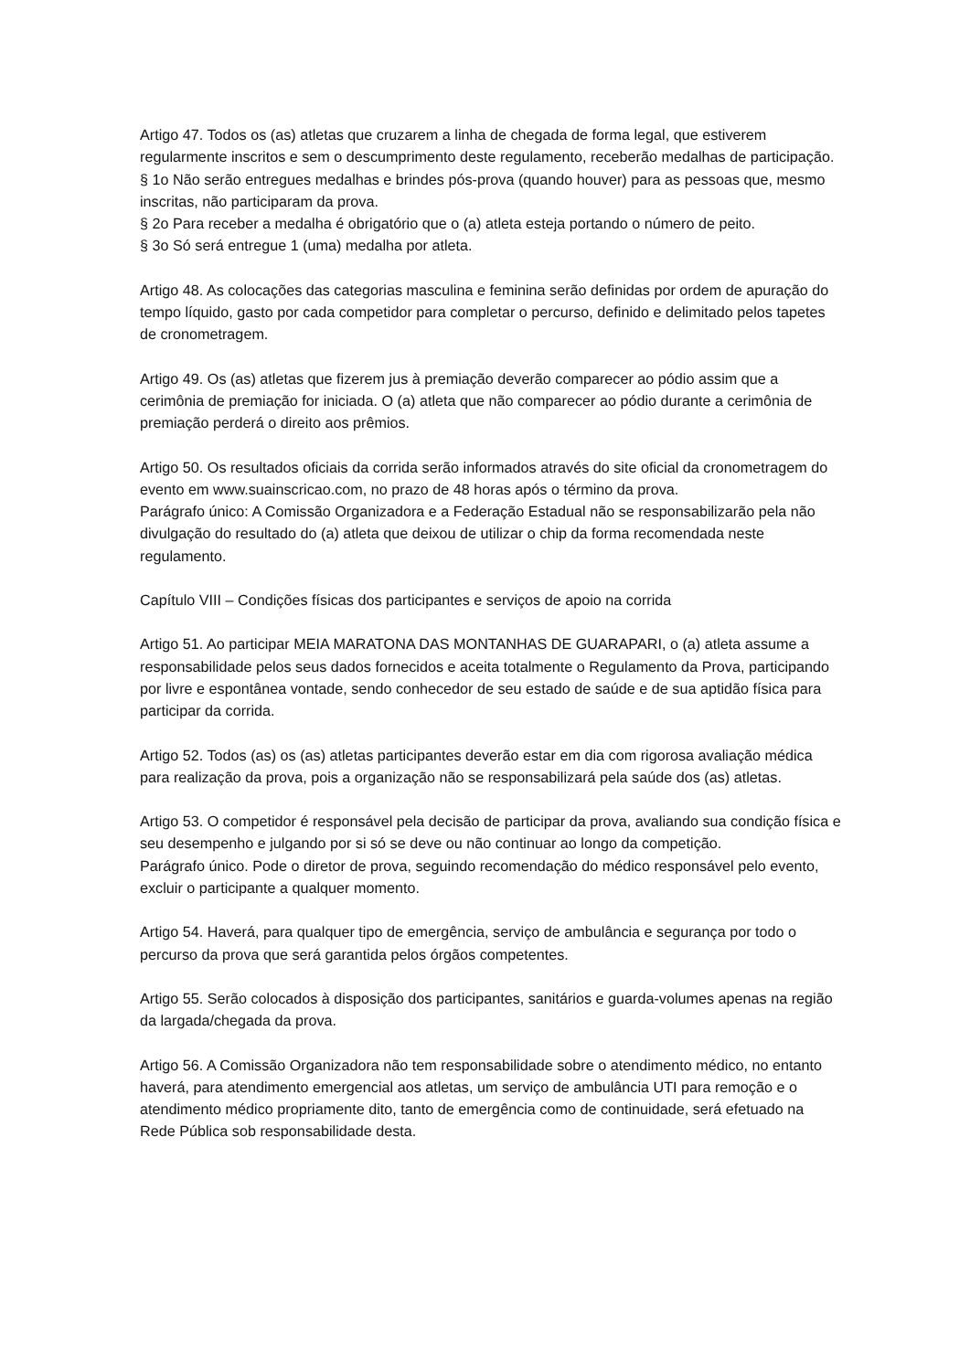Artigo 47. Todos os (as) atletas que cruzarem a linha de chegada de forma legal, que estiverem regularmente inscritos e sem o descumprimento deste regulamento, receberão medalhas de participação.
§ 1o Não serão entregues medalhas e brindes pós-prova (quando houver) para as pessoas que, mesmo inscritas, não participaram da prova.
§ 2o Para receber a medalha é obrigatório que o (a) atleta esteja portando o número de peito.
§ 3o Só será entregue 1 (uma) medalha por atleta.
Artigo 48. As colocações das categorias masculina e feminina serão definidas por ordem de apuração do tempo líquido, gasto por cada competidor para completar o percurso, definido e delimitado pelos tapetes de cronometragem.
Artigo 49. Os (as) atletas que fizerem jus à premiação deverão comparecer ao pódio assim que a cerimônia de premiação for iniciada. O (a) atleta que não comparecer ao pódio durante a cerimônia de premiação perderá o direito aos prêmios.
Artigo 50. Os resultados oficiais da corrida serão informados através do site oficial da cronometragem do evento em www.suainscricao.com, no prazo de 48 horas após o término da prova.
Parágrafo único: A Comissão Organizadora e a Federação Estadual não se responsabilizarão pela não divulgação do resultado do (a) atleta que deixou de utilizar o chip da forma recomendada neste regulamento.
Capítulo VIII – Condições físicas dos participantes e serviços de apoio na corrida
Artigo 51. Ao participar MEIA MARATONA DAS MONTANHAS DE GUARAPARI, o (a) atleta assume a responsabilidade pelos seus dados fornecidos e aceita totalmente o Regulamento da Prova, participando por livre e espontânea vontade, sendo conhecedor de seu estado de saúde e de sua aptidão física para participar da corrida.
Artigo 52. Todos (as) os (as) atletas participantes deverão estar em dia com rigorosa avaliação médica para realização da prova, pois a organização não se responsabilizará pela saúde dos (as) atletas.
Artigo 53. O competidor é responsável pela decisão de participar da prova, avaliando sua condição física e seu desempenho e julgando por si só se deve ou não continuar ao longo da competição.
Parágrafo único. Pode o diretor de prova, seguindo recomendação do médico responsável pelo evento, excluir o participante a qualquer momento.
Artigo 54. Haverá, para qualquer tipo de emergência, serviço de ambulância e segurança por todo o percurso da prova que será garantida pelos órgãos competentes.
Artigo 55. Serão colocados à disposição dos participantes, sanitários e guarda-volumes apenas na região da largada/chegada da prova.
Artigo 56. A Comissão Organizadora não tem responsabilidade sobre o atendimento médico, no entanto haverá, para atendimento emergencial aos atletas, um serviço de ambulância UTI para remoção e o atendimento médico propriamente dito, tanto de emergência como de continuidade, será efetuado na Rede Pública sob responsabilidade desta.